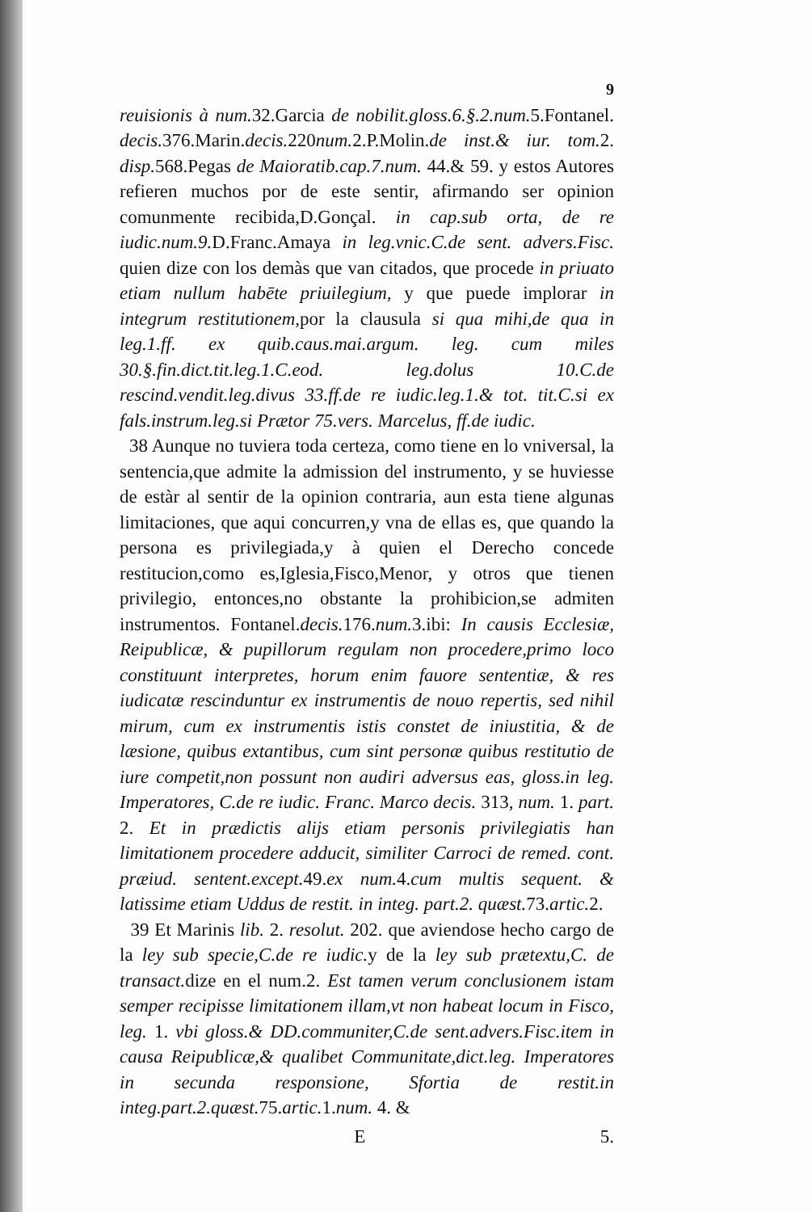9
reuisionis à num. 32.Garcia de nobilit.gloss.6.§.2.num. 5.Fontanel. decis. 376.Marin.decis. 220num. 2.P.Molin.de inst.& iur. tom. 2. disp. 568.Pegas de Maioratib.cap.7.num. 44.& 59. y estos Autores refieren muchos por de este sentir, afirmando ser opinion comunmente recibida,D.Gonçal. in cap.sub orta, de re iudic.num.9. D.Franc.Amaya in leg.vnic.C.de sent. advers.Fisc. quien dize con los demàs que van citados, que procede in priuato etiam nullum habēte priuilegium, y que puede implorar in integrum restitutionem, por la clausula si qua mihi,de qua in leg.1.ff. ex quib.caus.mai.argum. leg. cum miles 30.§.fin.dict.tit.leg.1.C.eod. leg.dolus 10.C.de rescind.vendit.leg.divus 33.ff.de re iudic.leg.1.& tot. tit.C.si ex fals.instrum.leg.si Prætor 75.vers. Marcelus, ff.de iudic.
38 Aunque no tuviera toda certeza, como tiene en lo vniversal, la sentencia,que admite la admission del instrumento, y se huviesse de estàr al sentir de la opinion contraria, aun esta tiene algunas limitaciones, que aqui concurren,y vna de ellas es, que quando la persona es privilegiada,y à quien el Derecho concede restitucion,como es,Iglesia,Fisco,Menor, y otros que tienen privilegio, entonces,no obstante la prohibicion,se admiten instrumentos. Fontanel.decis. 176.num. 3.ibi: In causis Ecclesiæ, Reipublicæ, & pupillorum regulam non procedere,primo loco constituunt interpretes, horum enim fauore sententiæ, & res iudicatæ rescinduntur ex instrumentis de nouo repertis, sed nihil mirum, cum ex instrumentis istis constet de iniustitia, & de læsione, quibus extantibus, cum sint personæ quibus restitutio de iure competit,non possunt non audiri adversus eas, gloss.in leg. Imperatores, C.de re iudic. Franc. Marco decis. 313, num. 1. part. 2. Et in prædictis alijs etiam personis privilegiatis han limitationem procedere adducit, similiter Carroci de remed. cont. præiud. sentent.except. 49.ex num. 4.cum multis sequent. & latissime etiam Uddus de restit. in integ. part.2. quæst. 73.artic. 2.
39 Et Marinis lib. 2. resolut. 202. que aviendose hecho cargo de la ley sub specie,C.de re iudic. y de la ley sub prætextu,C. de transact. dize en el num.2. Est tamen verum conclusionem istam semper recipisse limitationem illam,vt non habeat locum in Fisco, leg. 1. vbi gloss.& DD.communiter,C.de sent.advers.Fisc.item in causa Reipublicæ,& qualibet Communitate,dict.leg. Imperatores in secunda responsione, Sfortia de restit.in integ.part.2.quæst. 75.artic. 1.num. 4. &
E 5.